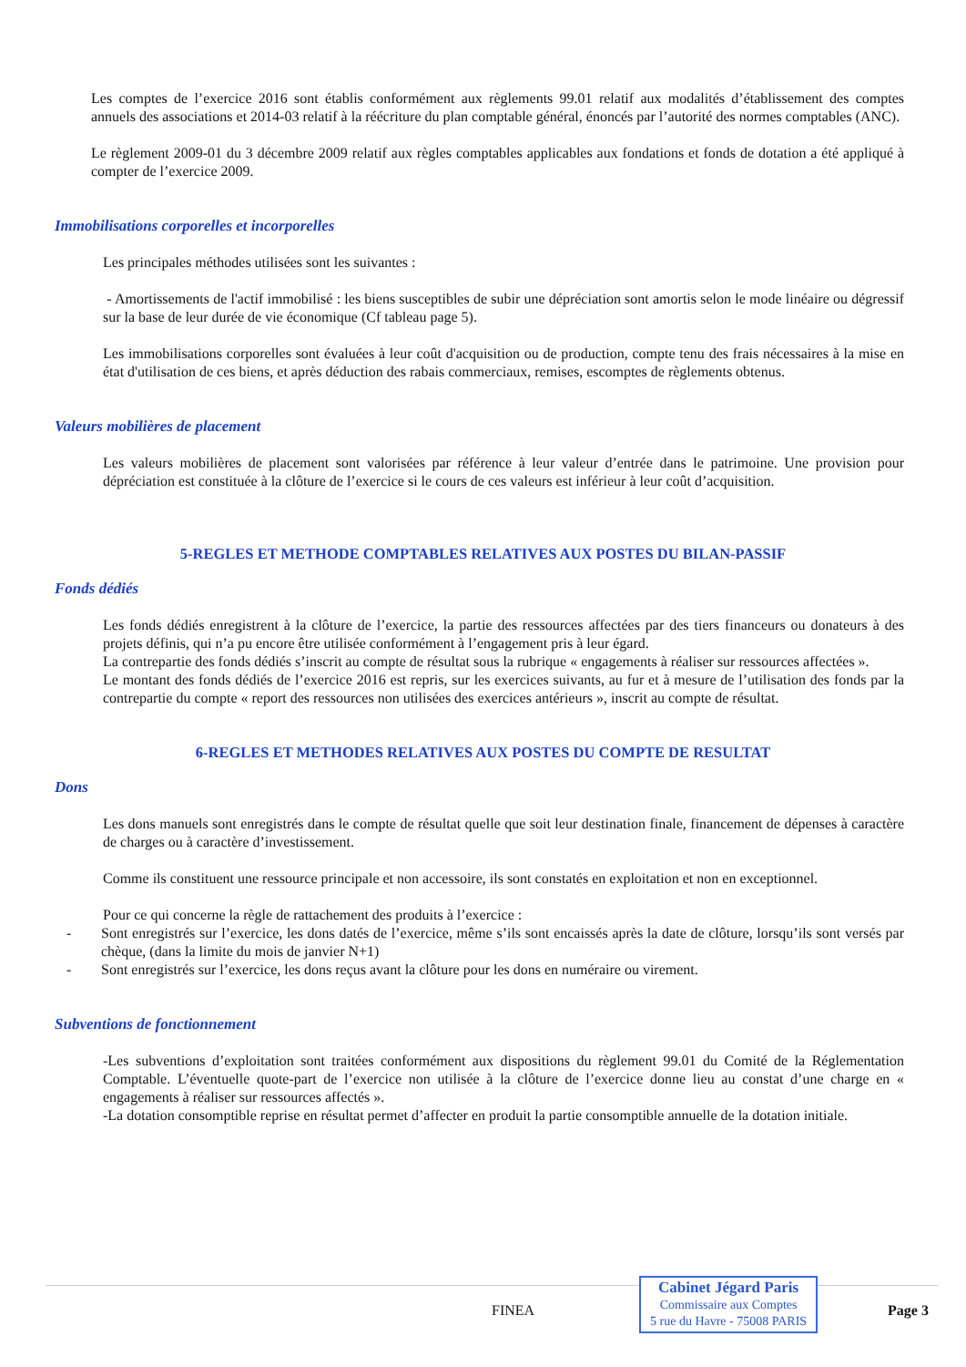Les comptes de l’exercice 2016 sont établis conformément aux règlements 99.01 relatif aux modalités d’établissement des comptes annuels des associations et 2014-03 relatif à la réécriture du plan comptable général, énoncés par l’autorité des normes comptables (ANC).
Le règlement 2009-01 du 3 décembre 2009 relatif aux règles comptables applicables aux fondations et fonds de dotation a été appliqué à compter de l’exercice 2009.
Immobilisations corporelles et incorporelles
Les principales méthodes utilisées sont les suivantes :
- Amortissements de l'actif immobilisé : les biens susceptibles de subir une dépréciation sont amortis selon le mode linéaire ou dégressif sur la base de leur durée de vie économique (Cf tableau page 5).
Les immobilisations corporelles sont évaluées à leur coût d'acquisition ou de production, compte tenu des frais nécessaires à la mise en état d'utilisation de ces biens, et après déduction des rabais commerciaux, remises, escomptes de règlements obtenus.
Valeurs mobilières de placement
Les valeurs mobilières de placement sont valorisées par référence à leur valeur d’entrée dans le patrimoine. Une provision pour dépréciation est constituée à la clôture de l’exercice si le cours de ces valeurs est inférieur à leur coût d’acquisition.
5-REGLES ET METHODE COMPTABLES RELATIVES AUX POSTES DU BILAN-PASSIF
Fonds dédiés
Les fonds dédiés enregistrent à la clôture de l’exercice, la partie des ressources affectées par des tiers financeurs ou donateurs à des projets définis, qui n’a pu encore être utilisée conformément à l’engagement pris à leur égard.
La contrepartie des fonds dédiés s’inscrit au compte de résultat sous la rubrique « engagements à réaliser sur ressources affectées ».
Le montant des fonds dédiés de l’exercice 2016 est repris, sur les exercices suivants, au fur et à mesure de l’utilisation des fonds par la contrepartie du compte « report des ressources non utilisées des exercices antérieurs », inscrit au compte de résultat.
6-REGLES ET METHODES RELATIVES AUX POSTES DU COMPTE DE RESULTAT
Dons
Les dons manuels sont enregistrés dans le compte de résultat quelle que soit leur destination finale, financement de dépenses à caractère de charges ou à caractère d’investissement.
Comme ils constituent une ressource principale et non accessoire, ils sont constatés en exploitation et non en exceptionnel.
Pour ce qui concerne la règle de rattachement des produits à l’exercice :
- Sont enregistrés sur l’exercice, les dons datés de l’exercice, même s’ils sont encaissés après la date de clôture, lorsqu’ils sont versés par chèque, (dans la limite du mois de janvier N+1)
- Sont enregistrés sur l’exercice, les dons reçus avant la clôture pour les dons en numéraire ou virement.
Subventions de fonctionnement
-Les subventions d’exploitation sont traitées conformément aux dispositions du règlement 99.01 du Comité de la Réglementation Comptable. L’éventuelle quote-part de l’exercice non utilisée à la clôture de l’exercice donne lieu au constat d’une charge en « engagements à réaliser sur ressources affectés ».
-La dotation consomptible reprise en résultat permet d’affecter en produit la partie consomptible annuelle de la dotation initiale.
FINEA
Cabinet Jégard Paris
Commissaire aux Comptes
5 rue du Havre - 75008 PARIS
Page 3